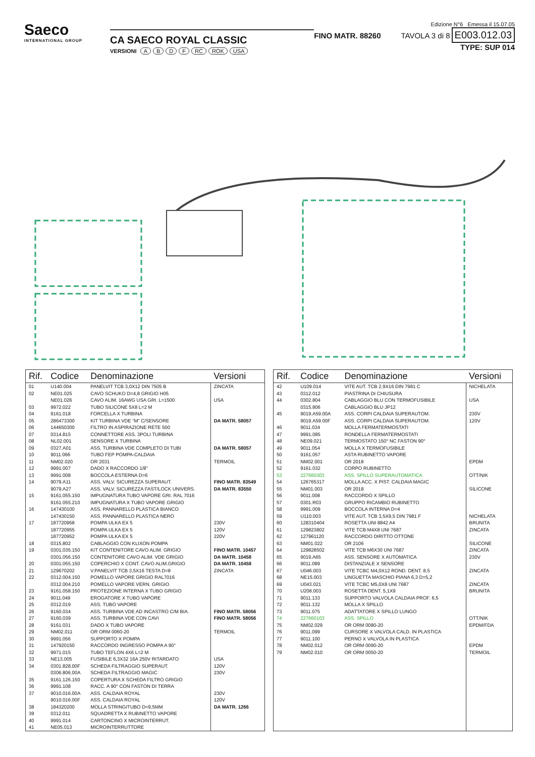Saeco
INTERNATIONAL GROUP
CA SAECO ROYAL CLASSIC
VERSIONI ABDF RC ROK USA
FINO MATR. 88260
Edizione N°6 Emessa il 15.07.05
TAVOLA 3 di 8 E003.012.03
TYPE: SUP 014
| Rif. | Codice | Denominazione | Versioni |
| --- | --- | --- | --- |
| 01 | U140.004 | PANELVIT TCB 3,0X12 DIN 7505 B | ZINCATA |
| 02 | NE01.025 | CAVO SCHUKO D=4,8 GRIGIO H05 | |
| | NE01.026 | CAVO ALIM. 16AWG USA GRI. L=1500 | USA |
| 03 | 9972.022 | TUBO SILICONE 5X8 L=2 M | |
| 04 | 9161.018 | FORCELLA X TURBINA | |
| 05 | 286473300 | KIT TURBINA VDE “M” C/SENSORE | DA MATR. 58057 |
| 06 | 144650300 | FILTRO IN ASPIRAZIONE RETE 500 | |
| 07 | 0314.815 | CONNETTORE ASS. 3POLI TURBINA | |
| 08 | NL02.001 | SENSORE X TURBINA | |
| 09 | 0327.A01 | ASS. TURBINA VDE COMPLETO DI TUBI | DA MATR. 58057 |
| 10 | 9011.066 | TUBO FEP POMPA-CALDAIA | |
| 11 | NM02.020 | OR 2031 | TERMOIL |
| 12 | 9991.007 | DADO X RACCORDO 1/8” | |
| 13 | 9991.008 | BOCCOLA ESTERNA D=6 | |
| 14 | 9079.A11 | ASS. VALV. SICUREZZA SUPERAUT. | FINO MATR. 83549 |
| | 9079.A27 | ASS. VALV. SICUREZZA FAST/LOCK UNIVERS. | DA MATR. 83550 |
| 15 | 9161.055.150 | IMPUGNATURA TUBO VAPORE GRI. RAL 7016 | |
| | 9161.055.210 | IMPUGNATURA X TUBO VAPORE GRIGIO | |
| 16 | 147430100 | ASS. PANNARELLO PLASTICA BIANCO | |
| | 147430150 | ASS. PANNARELLO PLASTICA NERO | |
| 17 | 187720958 | POMPA ULKA EX 5 | 230V |
| | 187720955 | POMPA ULKA EX 5 | 120V |
| | 187720952 | POMPA ULKA EX 5 | 220V |
| 18 | 0315.802 | CABLAGGIO CON KLIXON POMPA | |
| 19 | 0301.035.150 | KIT CONTENITORE CAVO ALIM. GRIGIO | FINO MATR. 10457 |
| | 0301.056.150 | CONTENITORE CAVO ALIM. VDE GRIGIO | DA MATR. 10458 |
| 20 | 0301.055.150 | COPERCHIO X CONT. CAVO ALIM.GRIGIO | DA MATR. 10458 |
| 21 | 129670202 | V.PANELVIT TCB 3,5X16 TESTA D=8 | ZINCATA |
| 22 | 0312.004.150 | POMELLO VAPORE GRIGIO RAL7016 | |
| | 0312.004.210 | POMELLO VAPORE VERN. GRIGIO | |
| 23 | 9161.058.150 | PROTEZIONE INTERNA X TUBO GRIGIO | |
| 24 | 9011.049 | EROGATORE X TUBO VAPORE | |
| 25 | 0312.019 | ASS. TUBO VAPORE | |
| 26 | 9160.034 | ASS. TURBINA VDE AD INCASTRO C/M BIA. | FINO MATR. 58056 |
| 27 | 9160.039 | ASS. TURBINA VDE CON CAVI | FINO MATR. 58056 |
| 28 | 9161.031 | DADO X TUBO VAPORE | |
| 29 | NM02.011 | OR ORM 0060-20 | TERMOIL |
| 30 | 9991.056 | SUPPORTO X POMPA | |
| 31 | 147920150 | RACCORDO INGRESSO POMPA A 90° | |
| 32 | 9971.015 | TUBO TEFLON 4X6 L=2 M | |
| 33 | NE13.005 | FUSIBILE 6,3X32 16A 250V RITARDATO | USA |
| 34 | 0301.828.00F | SCHEDA FILTRAGGIO SUPERAUT. | 120V |
| | 0306.806.00A | SCHEDA FILTRAGGIO MAGIC | 230V |
| 35 | 9161.126.150 | COPERTURA X SCHEDA FILTRO GRIGIO | |
| 36 | 9991.108 | RACC. A 90° CON FASTON DI TERRA | |
| 37 | 9010.016.00A | ASS. CALDAIA ROYAL | 230V |
| | 9010.016.00F | ASS. CALDAIA ROYAL | 120V |
| 38 | 184320200 | MOLLA STRINGITUBO D=9,5MM | DA MATR. 1266 |
| 39 | 0312.011 | SQUADRETTA X RUBINETTO VAPORE | |
| 40 | 9991.014 | CARTONCINO X MICROINTERRUT. | |
| 41 | NE05.013 | MICROINTERRUTTORE | |
| Rif. | Codice | Denominazione | Versioni |
| --- | --- | --- | --- |
| 42 | U109.014 | VITE AUT. TCB 2,9X16 DIN 7981 C | NICHELATA |
| 43 | 0312.012 | PIASTRINA DI CHIUSURA | |
| 44 | 0302.804 | CABLAGGIO BLU CON TERMOFUSIBILE | USA |
| | 0315.806 | CABLAGGIO BLU JP12 | |
| 45 | 9019.A59.00A | ASS. CORPI CALDAIA SUPERAUTOM. | 230V |
| | 9019.A59.00F | ASS. CORPI CALDAIA SUPERAUTOM. | 120V |
| 46 | 9011.034 | MOLLA FERMATERMOSTATI | |
| 47 | 9991.085 | RONDELLA FERMATERMOSTATI | |
| 48 | NE09.021 | TERMOSTATO 150° NC FASTON 90° | |
| 49 | 9011.054 | MOLLA X TERMOFUSIBILE | |
| 50 | 9161.057 | ASTA RUBINETTO VAPORE | |
| 51 | NM02.001 | OR 2018 | EPDM |
| 52 | 9161.032 | CORPO RUBINETTO | |
| 53 | 227660303 | ASS. SPILLO SUPERAUTOMATICA | OTT/NIK |
| 54 | 126765317 | MOLLA ACC. X PIST. CALDAIA MAGIC | |
| 55 | NM01.003 | OR 2018 | SILICONE |
| 56 | 9011.008 | RACCORDO X SPILLO | |
| 57 | 0301.R03 | GRUPPO RICAMBIO RUBINETTO | |
| 58 | 9991.009 | BOCCOLA INTERNA D=4 | |
| 59 | U110.003 | VITE AUT. TCB 3,5X9,5 DIN 7981 F | NICHELATA |
| 60 | 128310404 | ROSETTA UNI 8842 A4 | BRUNITA |
| 61 | 129823802 | VITE TCB M4X8 UNI 7687 | ZINCATA |
| 62 | 127961120 | RACCORDO DIRITTO OTTONE | |
| 63 | NM01.022 | OR 2106 | SILICONE |
| 64 | 129828502 | VITE TCB M6X30 UNI 7687 | ZINCATA |
| 65 | 9019.A65 | ASS. SENSORE X AUTOMATICA | 230V |
| 66 | 9011.089 | DISTANZIALE X SENSORE | |
| 67 | U046.003 | VITE TCBC M4,0X12 ROND. DENT. 8,5 | ZINCATA |
| 68 | NE15.003 | LINGUETTA MASCHIO PIANA 6,3 D=5,2 | |
| 69 | U043.021 | VITE TCBC M5,0X8 UNI 7687 | ZINCATA |
| 70 | U208.003 | ROSETTA DENT. 5,1X9 | BRUNITA |
| 71 | 9011.133 | SUPPORTO VALVOLA CALDAIA PROF. 6,5 | |
| 72 | 9011.132 | MOLLA X SPILLO | |
| 73 | 9011.075 | ADATTATORE X SPILLO LUNGO | |
| 74 | 227660103 | ASS. SPILLO | OTT/NIK |
| 75 | NM02.029 | OR ORM 0080-20 | EPDM/FDA |
| 76 | 9011.099 | CURSORE X VALVOLA CALD. IN PLASTICA | |
| 77 | 9011.100 | PERNO X VALVOLA IN PLASTICA | |
| 78 | NM02.012 | OR ORM 0090-20 | EPDM |
| 79 | NM02.010 | OR ORM 0050-20 | TERMOIL |